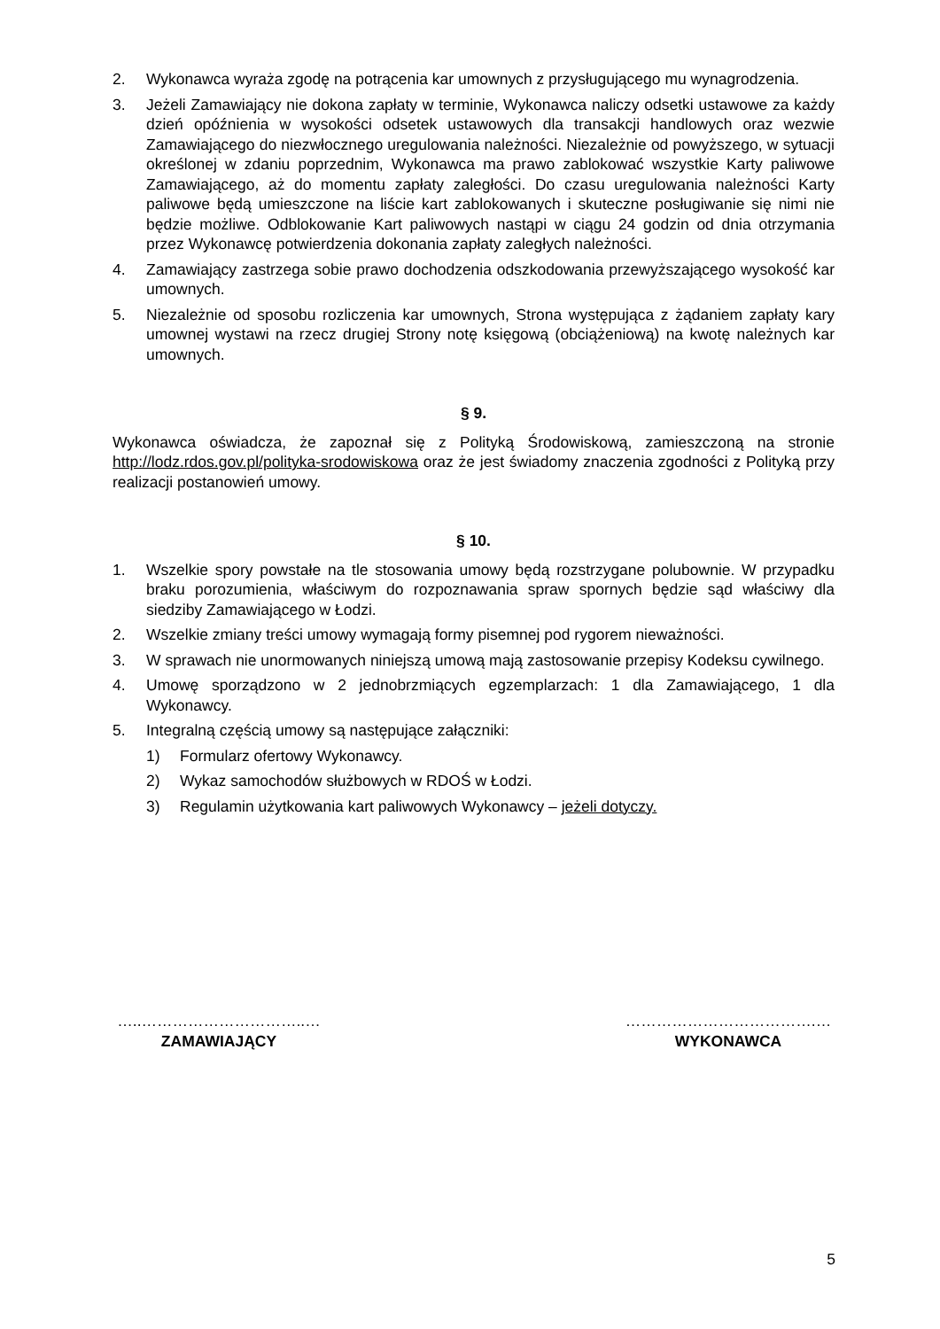2. Wykonawca wyraża zgodę na potrącenia kar umownych z przysługującego mu wynagrodzenia.
3. Jeżeli Zamawiający nie dokona zapłaty w terminie, Wykonawca naliczy odsetki ustawowe za każdy dzień opóźnienia w wysokości odsetek ustawowych dla transakcji handlowych oraz wezwie Zamawiającego do niezwłocznego uregulowania należności. Niezależnie od powyższego, w sytuacji określonej w zdaniu poprzednim, Wykonawca ma prawo zablokować wszystkie Karty paliwowe Zamawiającego, aż do momentu zapłaty zaległości. Do czasu uregulowania należności Karty paliwowe będą umieszczone na liście kart zablokowanych i skuteczne posługiwanie się nimi nie będzie możliwe. Odblokowanie Kart paliwowych nastąpi w ciągu 24 godzin od dnia otrzymania przez Wykonawcę potwierdzenia dokonania zapłaty zaległych należności.
4. Zamawiający zastrzega sobie prawo dochodzenia odszkodowania przewyższającego wysokość kar umownych.
5. Niezależnie od sposobu rozliczenia kar umownych, Strona występująca z żądaniem zapłaty kary umownej wystawi na rzecz drugiej Strony notę księgową (obciążeniową) na kwotę należnych kar umownych.
§ 9.
Wykonawca oświadcza, że zapoznał się z Polityką Środowiskową, zamieszczoną na stronie http://lodz.rdos.gov.pl/polityka-srodowiskowa oraz że jest świadomy znaczenia zgodności z Polityką przy realizacji postanowień umowy.
§ 10.
1. Wszelkie spory powstałe na tle stosowania umowy będą rozstrzygane polubownie. W przypadku braku porozumienia, właściwym do rozpoznawania spraw spornych będzie sąd właściwy dla siedziby Zamawiającego w Łodzi.
2. Wszelkie zmiany treści umowy wymagają formy pisemnej pod rygorem nieważności.
3. W sprawach nie unormowanych niniejszą umową mają zastosowanie przepisy Kodeksu cywilnego.
4. Umowę sporządzono w 2 jednobrzmiących egzemplarzach: 1 dla Zamawiającego, 1 dla Wykonawcy.
5. Integralną częścią umowy są następujące załączniki:
1) Formularz ofertowy Wykonawcy.
2) Wykaz samochodów służbowych w RDOŚ w Łodzi.
3) Regulamin użytkowania kart paliwowych Wykonawcy – jeżeli dotyczy.
…..…………………………..…
ZAMAWIAJĄCY
……………………………….…
WYKONAWCA
5